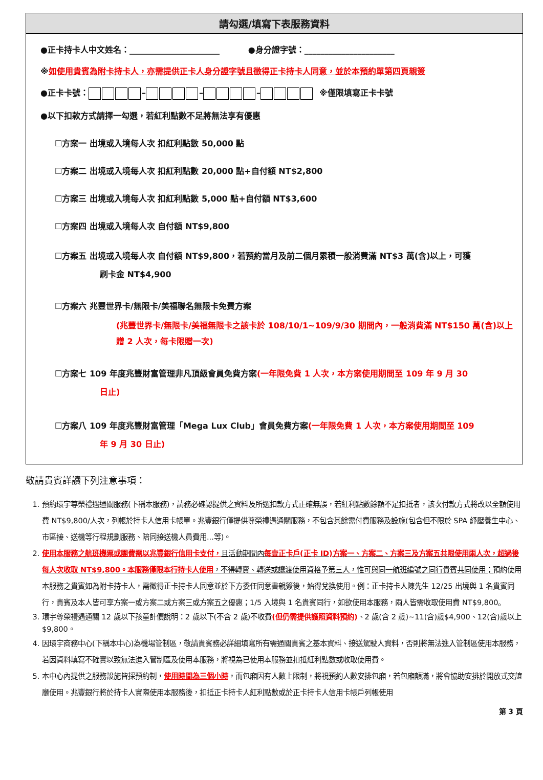請勾選/填寫下表服務資料
●正卡持卡人中文姓名：______________________ ●身分證字號：______________________
※如使用貴賓為附卡持卡人，亦需提供正卡人身分證字號且徵得正卡持卡人同意，並於本預約單第四頁親簽
●正卡卡號： – – – ※僅限填寫正卡卡號
●以下扣款方式請擇一勾選，若紅利點數不足將無法享有優惠
☐方案一 出境或入境每人次 扣紅利點數 50,000 點
☐方案二 出境或入境每人次 扣紅利點數 20,000 點+自付額 NT$2,800
☐方案三 出境或入境每人次 扣紅利點數 5,000 點+自付額 NT$3,600
☐方案四 出境或入境每人次 自付額 NT$9,800
☐方案五 出境或入境每人次 自付額 NT$9,800，若預約當月及前二個月累積一般消費滿 NT$3 萬(含)以上，可獲
刷卡金 NT$4,900
☐方案六 兆豐世界卡/無限卡/美福聯名無限卡免費方案
(兆豐世界卡/無限卡/美福無限卡之該卡於 108/10/1~109/9/30 期間內，一般消費滿 NT$150 萬(含)以上贈 2 人次，每卡限贈一次)
☐方案七 109 年度兆豐財富管理非凡頂級會員免費方案(一年限免費 1 人次，本方案使用期間至 109 年 9 月 30
日止)
☐方案八 109 年度兆豐財富管理「Mega Lux Club」會員免費方案(一年限免費 1 人次，本方案使用期間至 109
年 9 月 30 日止)
敬請貴賓詳讀下列注意事項：
1. 預約環宇尊榮禮遇通關服務(下稱本服務)，請務必確認提供之資料及所選扣款方式正確無誤，若紅利點數餘額不足扣抵者，該次付款方式將改以全額使用費 NT$9,800/人次，列帳於持卡人信用卡帳單。兆豐銀行僅提供尊榮禮遇通關服務，不包含其餘需付費服務及設施(包含但不限於 SPA 紓壓養生中心、市區接、送機等行程規劃服務、陪同接送機人員費用...等)。
2. 使用本服務之航班機票或團費需以兆豐銀行信用卡支付，且活動期間內每壹正卡戶(正卡 ID)方案一、方案二、方案三及方案五共限使用兩人次，超過後每人次收取 NT$9,800。本服務僅限本行持卡人使用，不得轉賣、轉送或讓渡使用資格予第三人，惟可與同一航班編號之同行貴賓共同使用；預約使用本服務之貴賓如為附卡持卡人，需徵得正卡持卡人同意並於下方委任同意書親簽後，始得兌換使用。例：正卡持卡人陳先生 12/25 出境與 1 名貴賓同行，貴賓及本人皆可享方案一或方案二或方案三或方案五之優惠；1/5 入境與 1 名貴賓同行，如欲使用本服務，兩人皆需收取使用費 NT$9,800。
3. 環宇尊榮禮遇通關 12 歲以下孩童計價說明：2 歲以下(不含 2 歲)不收費(但仍需提供護照資料預約)、2 歲(含 2 歲)~11(含)歲$4,900、12(含)歲以上$9,800。
4. 因環宇商務中心(下稱本中心)為機場管制區，敬請貴賓務必詳細填寫所有需通關貴賓之基本資料、接送駕駛人資料，否則將無法進入管制區使用本服務，若因資料填寫不確實以致無法進入管制區及使用本服務，將視為已使用本服務並扣抵紅利點數或收取使用費。
5. 本中心內提供之服務設施皆採預約制，使用時間為三個小時，而包廂因有人數上限制，將視預約人數安排包廂，若包廂額滿，將會協助安排於開放式交誼廳使用。兆豐銀行將於持卡人實際使用本服務後，扣抵正卡持卡人紅利點數或於正卡持卡人信用卡帳戶列帳使用
第 3 頁